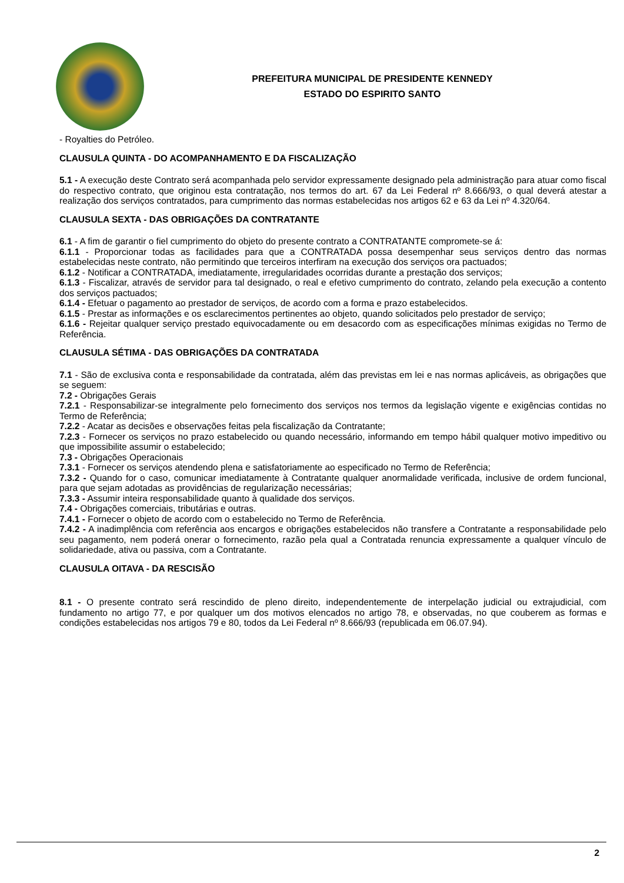PREFEITURA MUNICIPAL DE PRESIDENTE KENNEDY
ESTADO DO ESPIRITO SANTO
- Royalties do Petróleo.
CLAUSULA QUINTA - DO ACOMPANHAMENTO E DA FISCALIZAÇÃO
5.1 - A execução deste Contrato será acompanhada pelo servidor expressamente designado pela administração para atuar como fiscal do respectivo contrato, que originou esta contratação, nos termos do art. 67 da Lei Federal nº 8.666/93, o qual deverá atestar a realização dos serviços contratados, para cumprimento das normas estabelecidas nos artigos 62 e 63 da Lei nº 4.320/64.
CLAUSULA SEXTA - DAS OBRIGAÇÕES DA CONTRATANTE
6.1 - A fim de garantir o fiel cumprimento do objeto do presente contrato a CONTRATANTE compromete-se á:
6.1.1 - Proporcionar todas as facilidades para que a CONTRATADA possa desempenhar seus serviços dentro das normas estabelecidas neste contrato, não permitindo que terceiros interfiram na execução dos serviços ora pactuados;
6.1.2 - Notificar a CONTRATADA, imediatamente, irregularidades ocorridas durante a prestação dos serviços;
6.1.3 - Fiscalizar, através de servidor para tal designado, o real e efetivo cumprimento do contrato, zelando pela execução a contento dos serviços pactuados;
6.1.4 - Efetuar o pagamento ao prestador de serviços, de acordo com a forma e prazo estabelecidos.
6.1.5 - Prestar as informações e os esclarecimentos pertinentes ao objeto, quando solicitados pelo prestador de serviço;
6.1.6 - Rejeitar qualquer serviço prestado equivocadamente ou em desacordo com as especificações mínimas exigidas no Termo de Referência.
CLAUSULA SÉTIMA - DAS OBRIGAÇÕES DA CONTRATADA
7.1 - São de exclusiva conta e responsabilidade da contratada, além das previstas em lei e nas normas aplicáveis, as obrigações que se seguem:
7.2 - Obrigações Gerais
7.2.1 - Responsabilizar-se integralmente pelo fornecimento dos serviços nos termos da legislação vigente e exigências contidas no Termo de Referência;
7.2.2 - Acatar as decisões e observações feitas pela fiscalização da Contratante;
7.2.3 - Fornecer os serviços no prazo estabelecido ou quando necessário, informando em tempo hábil qualquer motivo impeditivo ou que impossibilite assumir o estabelecido;
7.3 - Obrigações Operacionais
7.3.1 - Fornecer os serviços atendendo plena e satisfatoriamente ao especificado no Termo de Referência;
7.3.2 - Quando for o caso, comunicar imediatamente à Contratante qualquer anormalidade verificada, inclusive de ordem funcional, para que sejam adotadas as providências de regularização necessárias;
7.3.3 - Assumir inteira responsabilidade quanto à qualidade dos serviços.
7.4 - Obrigações comerciais, tributárias e outras.
7.4.1 - Fornecer o objeto de acordo com o estabelecido no Termo de Referência.
7.4.2 - A inadimplência com referência aos encargos e obrigações estabelecidos não transfere a Contratante a responsabilidade pelo seu pagamento, nem poderá onerar o fornecimento, razão pela qual a Contratada renuncia expressamente a qualquer vínculo de solidariedade, ativa ou passiva, com a Contratante.
CLAUSULA OITAVA - DA RESCISÃO
8.1 - O presente contrato será rescindido de pleno direito, independentemente de interpelação judicial ou extrajudicial, com fundamento no artigo 77, e por qualquer um dos motivos elencados no artigo 78, e observadas, no que couberem as formas e condições estabelecidas nos artigos 79 e 80, todos da Lei Federal nº 8.666/93 (republicada em 06.07.94).
2